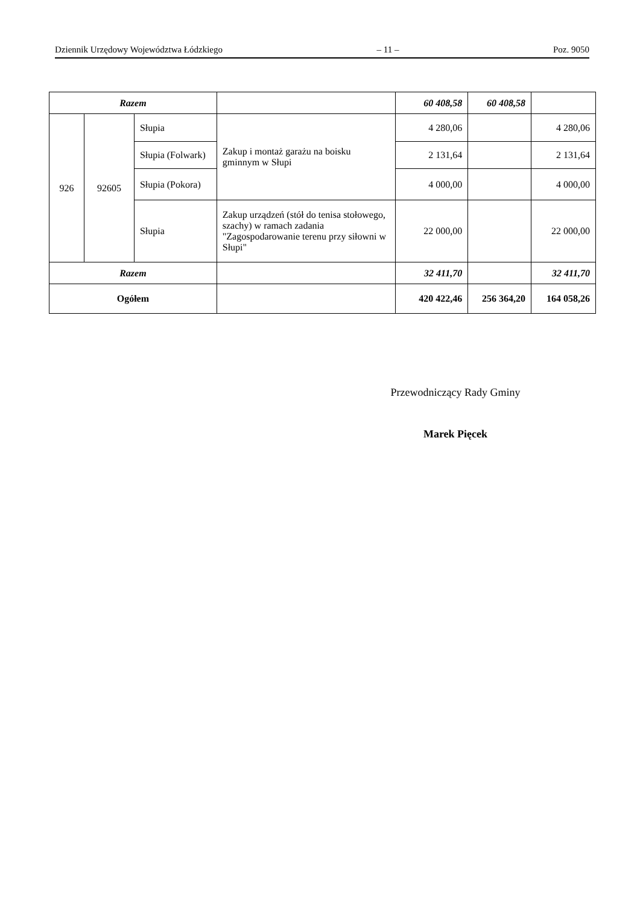Dziennik Urzędowy Województwa Łódzkiego – 11 – Poz. 9050
| Razem | | | | 60 408,58 | 60 408,58 | |
| 926 | 92605 | Słupia | Zakup i montaż garażu na boisku gminnym w Słupi | 4 280,06 | | 4 280,06 |
| | | Słupia (Folwark) | | 2 131,64 | | 2 131,64 |
| | | Słupia (Pokora) | | 4 000,00 | | 4 000,00 |
| | | Słupia | Zakup urządzeń (stół do tenisa stołowego, szachy) w ramach zadania "Zagospodarowanie terenu przy siłowni w Słupi" | 22 000,00 | | 22 000,00 |
| Razem | | | | 32 411,70 | | 32 411,70 |
| Ogółem | | | | 420 422,46 | 256 364,20 | 164 058,26 |
Przewodniczący Rady Gminy
Marek Pięcek